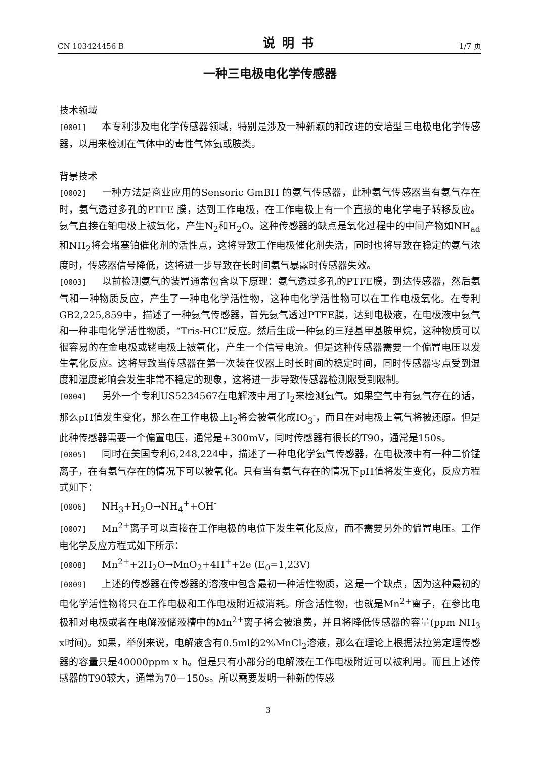CN 103424456 B 说明书 1/7 页
一种三电极电化学传感器
技术领域
[0001] 本专利涉及电化学传感器领域，特别是涉及一种新颖的和改进的安培型三电极电化学传感器，以用来检测在气体中的毒性气体氨或胺类。
背景技术
[0002] 一种方法是商业应用的Sensoric GmBH 的氨气传感器，此种氨气传感器当有氨气存在时，氨气透过多孔的PTFE 膜，达到工作电极，在工作电极上有一个直接的电化学电子转移反应。氨气直接在铂电极上被氧化，产生N<sub>2</sub>和H<sub>2</sub>O。这种传感器的缺点是氧化过程中的中间产物如NH<sub>ad</sub>和NH<sub>2</sub>将会堵塞铂催化剂的活性点，这将导致工作电极催化剂失活，同时也将导致在稳定的氨气浓度时，传感器信号降低，这将进一步导致在长时间氨气暴露时传感器失效。
[0003] 以前检测氨气的装置通常包含以下原理：氨气透过多孔的PTFE膜，到达传感器，然后氨气和一种物质反应，产生了一种电化学活性物，这种电化学活性物可以在工作电极氧化。在专利GB2,225,859中，描述了一种氨气传感器，首先氨气透过PTFE膜，达到电极液，在电极液中氨气和一种非电化学活性物质，“Tris-HCL”反应。然后生成一种氨的三羟基甲基胺甲烷，这种物质可以很容易的在金电极或铑电极上被氧化，产生一个信号电流。但是这种传感器需要一个偏置电压以发生氧化反应。这将导致当传感器在第一次装在仪器上时长时间的稳定时间，同时传感器零点受到温度和湿度影响会发生非常不稳定的现象，这将进一步导致传感器检测限受到限制。
[0004] 另外一个专利US5234567在电解液中用了I<sub>2</sub>来检测氨气。如果空气中有氨气存在的话，那么pH值发生变化，那么在工作电极上I<sub>2</sub>将会被氧化成IO<sub>3</sub><sup>-</sup>，而且在对电极上氧气将被还原。但是此种传感器需要一个偏置电压，通常是+300mV，同时传感器有很长的T90，通常是150s。
[0005] 同时在美国专利6,248,224中，描述了一种电化学氨气传感器，在电极液中有一种二价锰离子，在有氨气存在的情况下可以被氧化。只有当有氨气存在的情况下pH值将发生变化，反应方程式如下：
[0006] NH<sub>3</sub>+H<sub>2</sub>O→NH<sub>4</sub><sup>+</sup>+OH<sup>-</sup>
[0007] Mn<sup>2+</sup>离子可以直接在工作电极的电位下发生氧化反应，而不需要另外的偏置电压。工作电化学反应方程式如下所示：
[0008] Mn<sup>2+</sup>+2H<sub>2</sub>O→MnO<sub>2</sub>+4H<sup>+</sup>+2e (E<sub>0</sub>=1,23V)
[0009] 上述的传感器在传感器的溶液中包含最初一种活性物质，这是一个缺点，因为这种最初的电化学活性物将只在工作电极和工作电极附近被消耗。所含活性物，也就是Mn<sup>2+</sup>离子，在参比电极和对电极或者在电解液储液槽中的Mn<sup>2+</sup>离子将会被浪费，并且将降低传感器的容量(ppm NH<sub>3</sub> x时间)。如果，举例来说，电解液含有0.5ml的2%MnCl<sub>2</sub>溶液，那么在理论上根据法拉第定理传感器的容量只是40000ppm x h。但是只有小部分的电解液在工作电极附近可以被利用。而且上述传感器的T90较大，通常为70－150s。所以需要发明一种新的传感
3